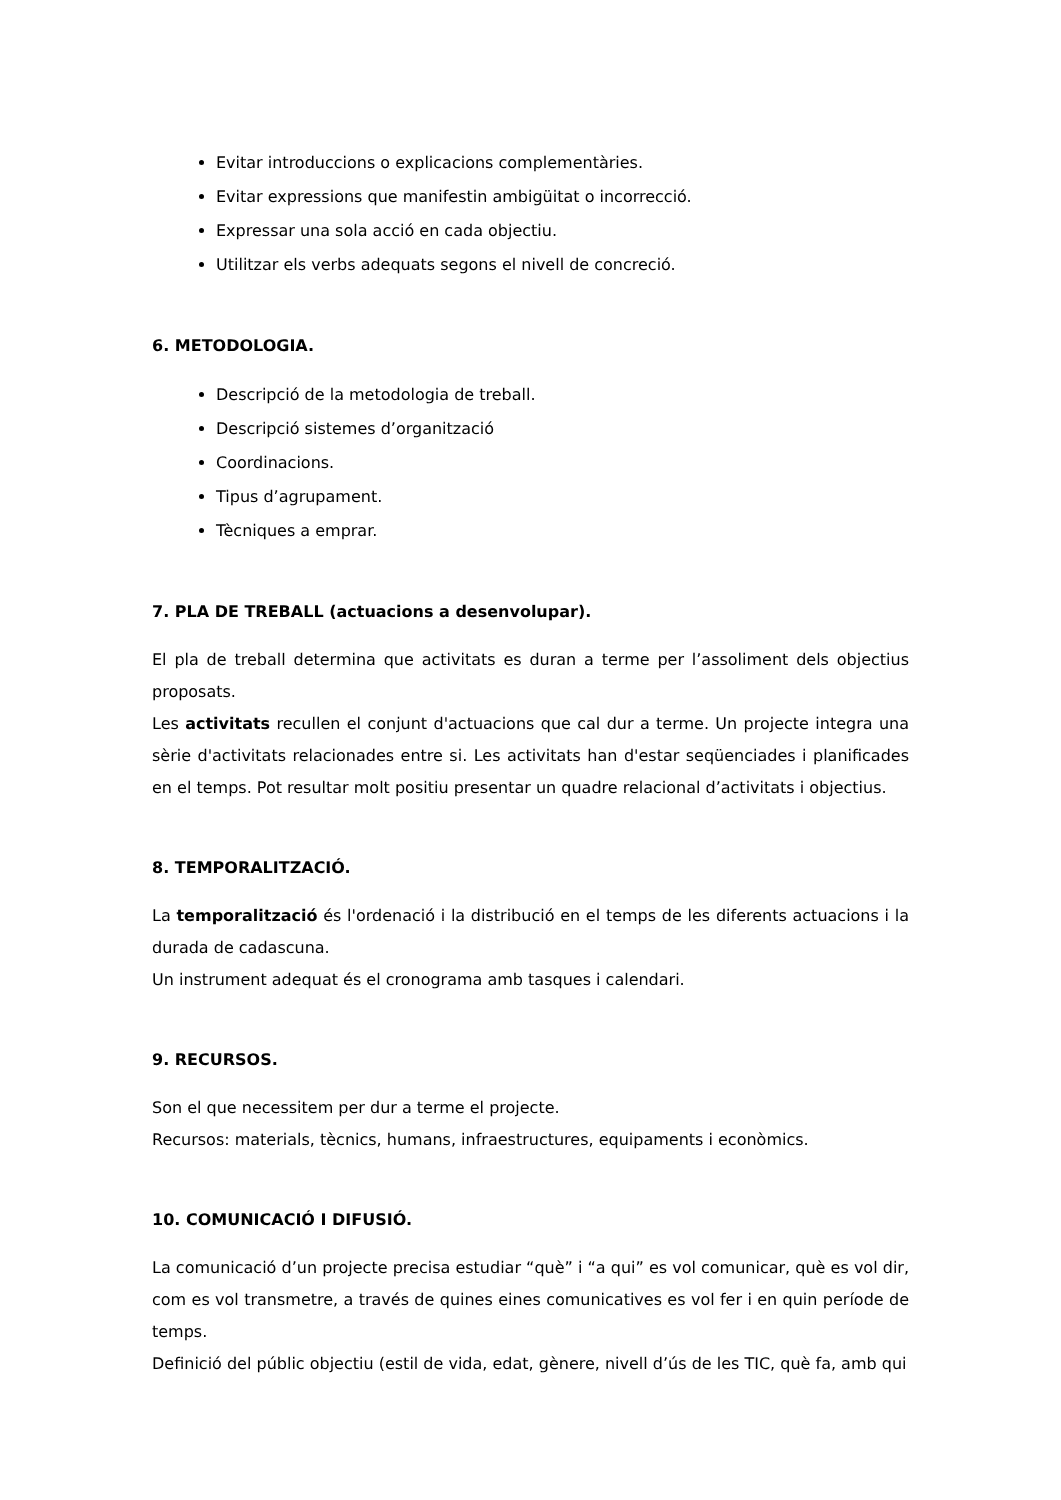Evitar introduccions o explicacions complementàries.
Evitar expressions que manifestin ambigüitat o incorrecció.
Expressar una sola acció en cada objectiu.
Utilitzar els verbs adequats segons el nivell de concreció.
6. METODOLOGIA.
Descripció de la metodologia de treball.
Descripció sistemes d’organització
Coordinacions.
Tipus d’agrupament.
Tècniques a emprar.
7. PLA DE TREBALL (actuacions a desenvolupar).
El pla de treball determina que activitats es duran a terme per l’assoliment dels objectius proposats.
Les activitats recullen el conjunt d'actuacions que cal dur a terme. Un projecte integra una sèrie d'activitats relacionades entre si. Les activitats han d'estar seqüenciades i planificades en el temps. Pot resultar molt positiu presentar un quadre relacional d’activitats i objectius.
8. TEMPORALITZACIÓ.
La temporalització és l'ordenació i la distribució en el temps de les diferents actuacions i la durada de cadascuna.
Un instrument adequat és el cronograma amb tasques i calendari.
9. RECURSOS.
Son el que necessitem per dur a terme el projecte.
Recursos: materials, tècnics, humans, infraestructures, equipaments i econòmics.
10. COMUNICACIÓ I DIFUSIÓ.
La comunicació d’un projecte precisa estudiar “què” i “a qui” es vol comunicar, què es vol dir, com es vol transmetre, a través de quines eines comunicatives es vol fer i en quin període de temps.
Definició del públic objectiu (estil de vida, edat, gènere, nivell d’ús de les TIC, què fa, amb qui